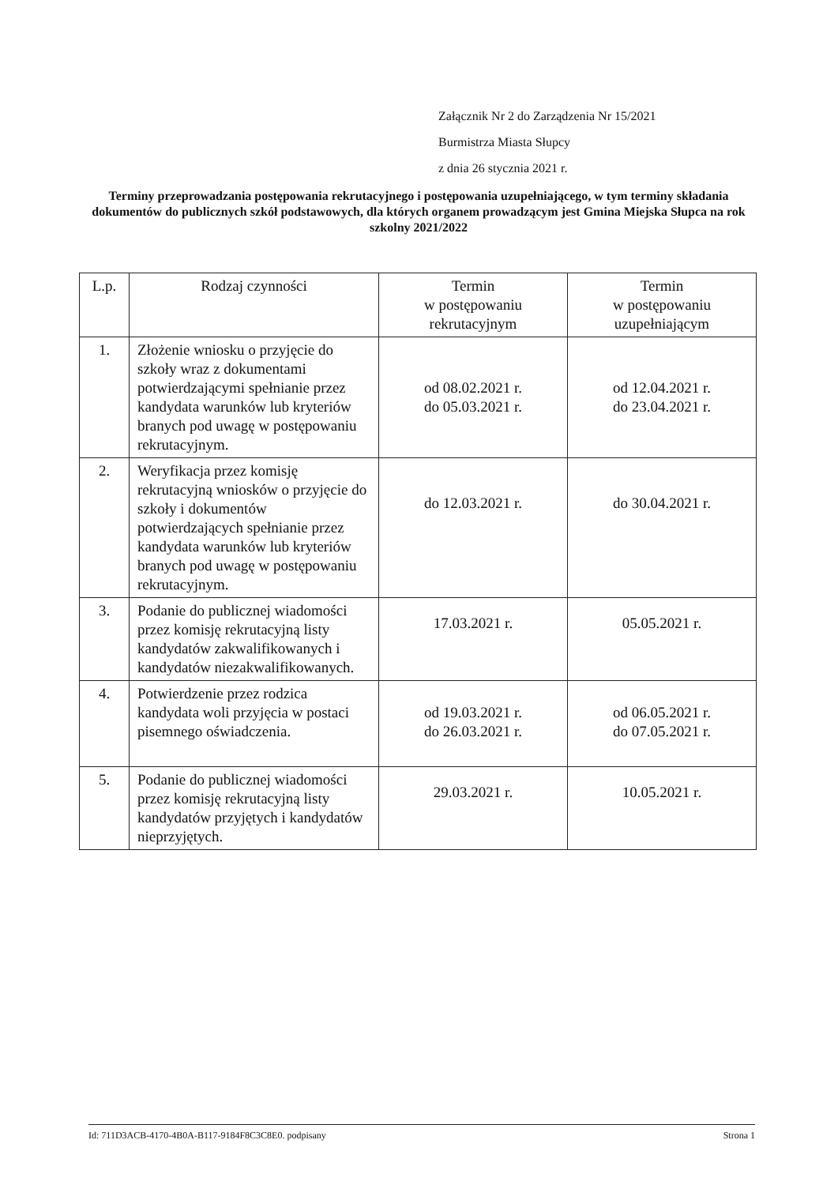Załącznik Nr 2 do Zarządzenia Nr 15/2021
Burmistrza Miasta Słupcy
z dnia 26 stycznia 2021 r.
Terminy przeprowadzania postępowania rekrutacyjnego i postępowania uzupełniającego, w tym terminy składania dokumentów do publicznych szkół podstawowych, dla których organem prowadzącym jest Gmina Miejska Słupca na rok szkolny 2021/2022
| L.p. | Rodzaj czynności | Termin w postępowaniu rekrutacyjnym | Termin w postępowaniu uzupełniającym |
| --- | --- | --- | --- |
| 1. | Złożenie wniosku o przyjęcie do szkoły wraz z dokumentami potwierdzającymi spełnianie przez kandydata warunków lub kryteriów branych pod uwagę w postępowaniu rekrutacyjnym. | od 08.02.2021 r. do 05.03.2021 r. | od 12.04.2021 r. do 23.04.2021 r. |
| 2. | Weryfikacja przez komisję rekrutacyjną wniosków o przyjęcie do szkoły i dokumentów potwierdzających spełnianie przez kandydata warunków lub kryteriów branych pod uwagę w postępowaniu rekrutacyjnym. | do 12.03.2021 r. | do 30.04.2021 r. |
| 3. | Podanie do publicznej wiadomości przez komisję rekrutacyjną listy kandydatów zakwalifikowanych i kandydatów niezakwalifikowanych. | 17.03.2021 r. | 05.05.2021 r. |
| 4. | Potwierdzenie przez rodzica kandydata woli przyjęcia w postaci pisemnego oświadczenia. | od 19.03.2021 r. do 26.03.2021 r. | od 06.05.2021 r. do 07.05.2021 r. |
| 5. | Podanie do publicznej wiadomości przez komisję rekrutacyjną listy kandydatów przyjętych i kandydatów nieprzyjętych. | 29.03.2021 r. | 10.05.2021 r. |
Id: 711D3ACB-4170-4B0A-B117-9184F8C3C8E0. podpisany Strona 1